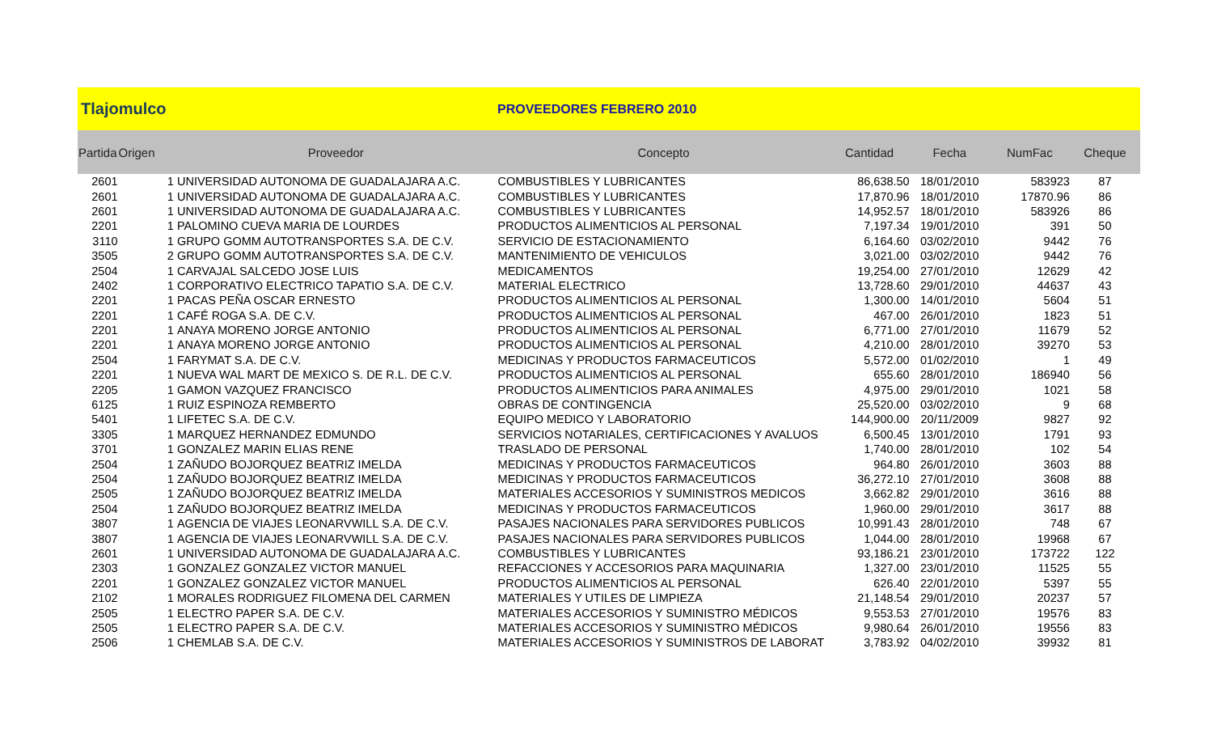Tlajomulco
PROVEEDORES FEBRERO 2010
| Partida | Origen | Proveedor | Concepto | Cantidad | Fecha | NumFac | Cheque |
| --- | --- | --- | --- | --- | --- | --- | --- |
| 2601 | 1 | UNIVERSIDAD AUTONOMA DE GUADALAJARA A.C. | COMBUSTIBLES Y LUBRICANTES | 86,638.50 | 18/01/2010 | 583923 | 87 |
| 2601 | 1 | UNIVERSIDAD AUTONOMA DE GUADALAJARA A.C. | COMBUSTIBLES Y LUBRICANTES | 17,870.96 | 18/01/2010 | 17870.96 | 86 |
| 2601 | 1 | UNIVERSIDAD AUTONOMA DE GUADALAJARA A.C. | COMBUSTIBLES Y LUBRICANTES | 14,952.57 | 18/01/2010 | 583926 | 86 |
| 2201 | 1 | PALOMINO CUEVA MARIA DE LOURDES | PRODUCTOS ALIMENTICIOS AL PERSONAL | 7,197.34 | 19/01/2010 | 391 | 50 |
| 3110 | 1 | GRUPO GOMM AUTOTRANSPORTES S.A. DE C.V. | SERVICIO DE ESTACIONAMIENTO | 6,164.60 | 03/02/2010 | 9442 | 76 |
| 3505 | 2 | GRUPO GOMM AUTOTRANSPORTES S.A. DE C.V. | MANTENIMIENTO DE VEHICULOS | 3,021.00 | 03/02/2010 | 9442 | 76 |
| 2504 | 1 | CARVAJAL SALCEDO JOSE LUIS | MEDICAMENTOS | 19,254.00 | 27/01/2010 | 12629 | 42 |
| 2402 | 1 | CORPORATIVO ELECTRICO TAPATIO S.A. DE C.V. | MATERIAL ELECTRICO | 13,728.60 | 29/01/2010 | 44637 | 43 |
| 2201 | 1 | PACAS PEÑA OSCAR ERNESTO | PRODUCTOS ALIMENTICIOS AL PERSONAL | 1,300.00 | 14/01/2010 | 5604 | 51 |
| 2201 | 1 | CAFÉ ROGA S.A. DE C.V. | PRODUCTOS ALIMENTICIOS AL PERSONAL | 467.00 | 26/01/2010 | 1823 | 51 |
| 2201 | 1 | ANAYA MORENO JORGE ANTONIO | PRODUCTOS ALIMENTICIOS AL PERSONAL | 6,771.00 | 27/01/2010 | 11679 | 52 |
| 2201 | 1 | ANAYA MORENO JORGE ANTONIO | PRODUCTOS ALIMENTICIOS AL PERSONAL | 4,210.00 | 28/01/2010 | 39270 | 53 |
| 2504 | 1 | FARYMAT S.A. DE C.V. | MEDICINAS Y PRODUCTOS FARMACEUTICOS | 5,572.00 | 01/02/2010 | 1 | 49 |
| 2201 | 1 | NUEVA WAL MART DE MEXICO S. DE R.L. DE C.V. | PRODUCTOS ALIMENTICIOS AL PERSONAL | 655.60 | 28/01/2010 | 186940 | 56 |
| 2205 | 1 | GAMON VAZQUEZ FRANCISCO | PRODUCTOS ALIMENTICIOS PARA ANIMALES | 4,975.00 | 29/01/2010 | 1021 | 58 |
| 6125 | 1 | RUIZ ESPINOZA REMBERTO | OBRAS DE CONTINGENCIA | 25,520.00 | 03/02/2010 | 9 | 68 |
| 5401 | 1 | LIFETEC S.A. DE C.V. | EQUIPO MEDICO Y LABORATORIO | 144,900.00 | 20/11/2009 | 9827 | 92 |
| 3305 | 1 | MARQUEZ HERNANDEZ EDMUNDO | SERVICIOS NOTARIALES, CERTIFICACIONES Y AVALUOS | 6,500.45 | 13/01/2010 | 1791 | 93 |
| 3701 | 1 | GONZALEZ MARIN ELIAS RENE | TRASLADO DE PERSONAL | 1,740.00 | 28/01/2010 | 102 | 54 |
| 2504 | 1 | ZAÑUDO BOJORQUEZ BEATRIZ IMELDA | MEDICINAS Y PRODUCTOS FARMACEUTICOS | 964.80 | 26/01/2010 | 3603 | 88 |
| 2504 | 1 | ZAÑUDO BOJORQUEZ BEATRIZ IMELDA | MEDICINAS Y PRODUCTOS FARMACEUTICOS | 36,272.10 | 27/01/2010 | 3608 | 88 |
| 2505 | 1 | ZAÑUDO BOJORQUEZ BEATRIZ IMELDA | MATERIALES ACCESORIOS Y SUMINISTROS MEDICOS | 3,662.82 | 29/01/2010 | 3616 | 88 |
| 2504 | 1 | ZAÑUDO BOJORQUEZ BEATRIZ IMELDA | MEDICINAS Y PRODUCTOS FARMACEUTICOS | 1,960.00 | 29/01/2010 | 3617 | 88 |
| 3807 | 1 | AGENCIA DE VIAJES LEONARVWILL S.A. DE C.V. | PASAJES NACIONALES PARA SERVIDORES PUBLICOS | 10,991.43 | 28/01/2010 | 748 | 67 |
| 3807 | 1 | AGENCIA DE VIAJES LEONARVWILL S.A. DE C.V. | PASAJES NACIONALES PARA SERVIDORES PUBLICOS | 1,044.00 | 28/01/2010 | 19968 | 67 |
| 2601 | 1 | UNIVERSIDAD AUTONOMA DE GUADALAJARA A.C. | COMBUSTIBLES Y LUBRICANTES | 93,186.21 | 23/01/2010 | 173722 | 122 |
| 2303 | 1 | GONZALEZ GONZALEZ VICTOR MANUEL | REFACCIONES Y ACCESORIOS PARA MAQUINARIA | 1,327.00 | 23/01/2010 | 11525 | 55 |
| 2201 | 1 | GONZALEZ GONZALEZ VICTOR MANUEL | PRODUCTOS ALIMENTICIOS AL PERSONAL | 626.40 | 22/01/2010 | 5397 | 55 |
| 2102 | 1 | MORALES RODRIGUEZ FILOMENA DEL CARMEN | MATERIALES Y UTILES DE LIMPIEZA | 21,148.54 | 29/01/2010 | 20237 | 57 |
| 2505 | 1 | ELECTRO PAPER S.A. DE C.V. | MATERIALES ACCESORIOS Y SUMINISTRO MÉDICOS | 9,553.53 | 27/01/2010 | 19576 | 83 |
| 2505 | 1 | ELECTRO PAPER S.A. DE C.V. | MATERIALES ACCESORIOS Y SUMINISTRO MÉDICOS | 9,980.64 | 26/01/2010 | 19556 | 83 |
| 2506 | 1 | CHEMLAB S.A. DE C.V. | MATERIALES ACCESORIOS Y SUMINISTROS DE LABORAT | 3,783.92 | 04/02/2010 | 39932 | 81 |